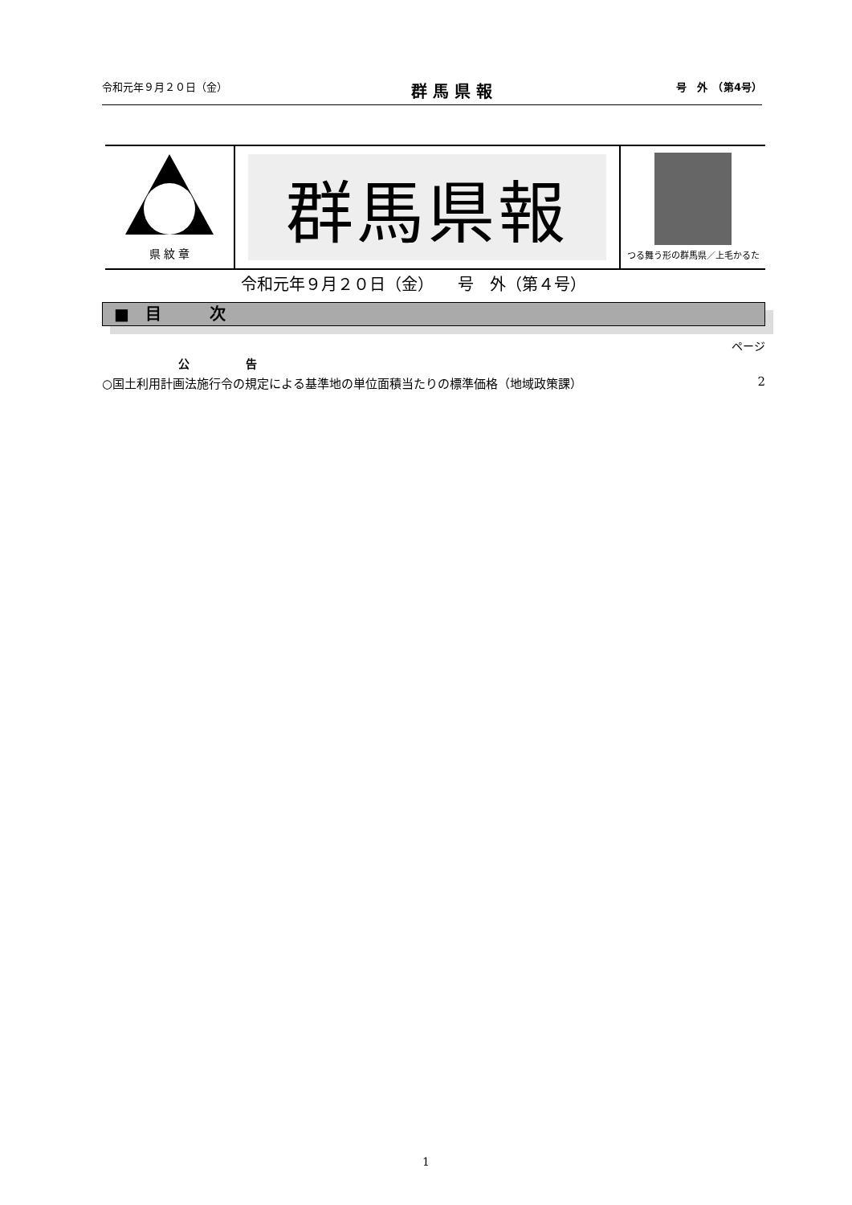令和元年９月２０日（金） 群 馬 県 報 号　外　（第4号）
県 紋 章
群馬県報
つる舞う形の群馬県／上毛かるた
令和元年９月２０日（金）　　号　外（第４号）
■　目　　　次
ページ
公　　　　　告
○国土利用計画法施行令の規定による基準地の単位面積当たりの標準価格（地域政策課） 2
1